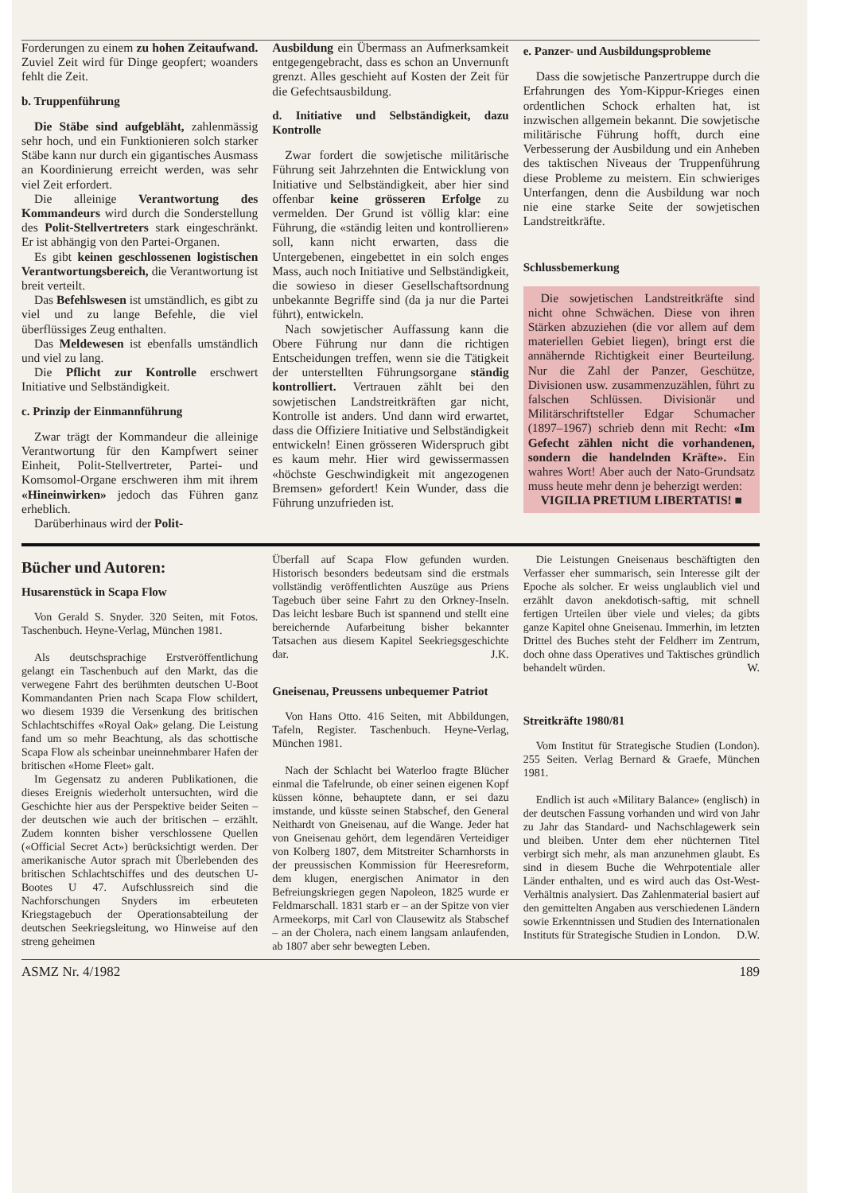Forderungen zu einem zu hohen Zeitaufwand. Zuviel Zeit wird für Dinge geopfert; woanders fehlt die Zeit.
b. Truppenführung
Die Stäbe sind aufgebläht, zahlenmässig sehr hoch, und ein Funktionieren solch starker Stäbe kann nur durch ein gigantisches Ausmass an Koordinierung erreicht werden, was sehr viel Zeit erfordert.
Die alleinige Verantwortung des Kommandeurs wird durch die Sonderstellung des Polit-Stellvertreters stark eingeschränkt. Er ist abhängig von den Partei-Organen.
Es gibt keinen geschlossenen logistischen Verantwortungsbereich, die Verantwortung ist breit verteilt.
Das Befehlswesen ist umständlich, es gibt zu viel und zu lange Befehle, die viel überflüssiges Zeug enthalten.
Das Meldewesen ist ebenfalls umständlich und viel zu lang.
Die Pflicht zur Kontrolle erschwert Initiative und Selbständigkeit.
c. Prinzip der Einmannführung
Zwar trägt der Kommandeur die alleinige Verantwortung für den Kampfwert seiner Einheit, Polit-Stellvertreter, Partei- und Komsomol-Organe erschweren ihm mit ihrem «Hineinwirken» jedoch das Führen ganz erheblich.
Darüberhinaus wird der Polit-
Ausbildung ein Übermass an Aufmerksamkeit entgegengebracht, dass es schon an Unvernunft grenzt. Alles geschieht auf Kosten der Zeit für die Gefechtsausbildung.
d. Initiative und Selbständigkeit, dazu Kontrolle
Zwar fordert die sowjetische militärische Führung seit Jahrzehnten die Entwicklung von Initiative und Selbständigkeit, aber hier sind offenbar keine grösseren Erfolge zu vermelden. Der Grund ist völlig klar: eine Führung, die «ständig leiten und kontrollieren» soll, kann nicht erwarten, dass die Untergebenen, eingebettet in ein solch enges Mass, auch noch Initiative und Selbständigkeit, die sowieso in dieser Gesellschaftsordnung unbekannte Begriffe sind (da ja nur die Partei führt), entwickeln.
Nach sowjetischer Auffassung kann die Obere Führung nur dann die richtigen Entscheidungen treffen, wenn sie die Tätigkeit der unterstellten Führungsorgane ständig kontrolliert. Vertrauen zählt bei den sowjetischen Landstreitkräften gar nicht, Kontrolle ist anders. Und dann wird erwartet, dass die Offiziere Initiative und Selbständigkeit entwickeln! Einen grösseren Widerspruch gibt es kaum mehr. Hier wird gewissermassen «höchste Geschwindigkeit mit angezogenen Bremsen» gefordert! Kein Wunder, dass die Führung unzufrieden ist.
e. Panzer- und Ausbildungsprobleme
Dass die sowjetische Panzertruppe durch die Erfahrungen des Yom-Kippur-Krieges einen ordentlichen Schock erhalten hat, ist inzwischen allgemein bekannt. Die sowjetische militärische Führung hofft, durch eine Verbesserung der Ausbildung und ein Anheben des taktischen Niveaus der Truppenführung diese Probleme zu meistern. Ein schwieriges Unterfangen, denn die Ausbildung war noch nie eine starke Seite der sowjetischen Landstreitkräfte.
Schlussbemerkung
Die sowjetischen Landstreitkräfte sind nicht ohne Schwächen. Diese von ihren Stärken abzuziehen (die vor allem auf dem materiellen Gebiet liegen), bringt erst die annähernde Richtigkeit einer Beurteilung. Nur die Zahl der Panzer, Geschütze, Divisionen usw. zusammenzuzählen, führt zu falschen Schlüssen. Divisionär und Militärschriftsteller Edgar Schumacher (1897–1967) schrieb denn mit Recht: «Im Gefecht zählen nicht die vorhandenen, sondern die handelnden Kräfte». Ein wahres Wort! Aber auch der Nato-Grundsatz muss heute mehr denn je beherzigt werden:
VIGILIA PRETIUM LIBERTATIS! ■
Bücher und Autoren:
Husarenstück in Scapa Flow
Von Gerald S. Snyder. 320 Seiten, mit Fotos. Taschenbuch. Heyne-Verlag, München 1981.
Als deutschsprachige Erstveröffentlichung gelangt ein Taschenbuch auf den Markt, das die verwegene Fahrt des berühmten deutschen U-Boot Kommandanten Prien nach Scapa Flow schildert, wo diesem 1939 die Versenkung des britischen Schlachtschiffes «Royal Oak» gelang. Die Leistung fand um so mehr Beachtung, als das schottische Scapa Flow als scheinbar uneinnehmbarer Hafen der britischen «Home Fleet» galt.
Im Gegensatz zu anderen Publikationen, die dieses Ereignis wiederholt untersuchten, wird die Geschichte hier aus der Perspektive beider Seiten – der deutschen wie auch der britischen – erzählt. Zudem konnten bisher verschlossene Quellen («Official Secret Act») berücksichtigt werden. Der amerikanische Autor sprach mit Überlebenden des britischen Schlachtschiffes und des deutschen U-Bootes U 47. Aufschlussreich sind die Nachforschungen Snyders im erbeuteten Kriegstagebuch der Operationsabteilung der deutschen Seekriegsleitung, wo Hinweise auf den streng geheimen
Überfall auf Scapa Flow gefunden wurden. Historisch besonders bedeutsam sind die erstmals vollständig veröffentlichten Auszüge aus Priens Tagebuch über seine Fahrt zu den Orkney-Inseln. Das leicht lesbare Buch ist spannend und stellt eine bereichernde Aufarbeitung bisher bekannter Tatsachen aus diesem Kapitel Seekriegsgeschichte dar. J.K.
Gneisenau, Preussens unbequemer Patriot
Von Hans Otto. 416 Seiten, mit Abbildungen, Tafeln, Register. Taschenbuch. Heyne-Verlag, München 1981.
Nach der Schlacht bei Waterloo fragte Blücher einmal die Tafelrunde, ob einer seinen eigenen Kopf küssen könne, behauptete dann, er sei dazu imstande, und küsste seinen Stabschef, den General Neithardt von Gneisenau, auf die Wange. Jeder hat von Gneisenau gehört, dem legendären Verteidiger von Kolberg 1807, dem Mitstreiter Scharnhorsts in der preussischen Kommission für Heeresreform, dem klugen, energischen Animator in den Befreiungskriegen gegen Napoleon, 1825 wurde er Feldmarschall. 1831 starb er – an der Spitze von vier Armeekorps, mit Carl von Clausewitz als Stabschef – an der Cholera, nach einem langsam anlaufenden, ab 1807 aber sehr bewegten Leben.
Die Leistungen Gneisenaus beschäftigten den Verfasser eher summarisch, sein Interesse gilt der Epoche als solcher. Er weiss unglaublich viel und erzählt davon anekdotisch-saftig, mit schnell fertigen Urteilen über viele und vieles; da gibts ganze Kapitel ohne Gneisenau. Immerhin, im letzten Drittel des Buches steht der Feldherr im Zentrum, doch ohne dass Operatives und Taktisches gründlich behandelt würden. W.
Streitkräfte 1980/81
Vom Institut für Strategische Studien (London). 255 Seiten. Verlag Bernard & Graefe, München 1981.
Endlich ist auch «Military Balance» (englisch) in der deutschen Fassung vorhanden und wird von Jahr zu Jahr das Standard- und Nachschlagewerk sein und bleiben. Unter dem eher nüchternen Titel verbirgt sich mehr, als man anzunehmen glaubt. Es sind in diesem Buche die Wehrpotentiale aller Länder enthalten, und es wird auch das Ost-West-Verhältnis analysiert. Das Zahlenmaterial basiert auf den gemittelten Angaben aus verschiedenen Ländern sowie Erkenntnissen und Studien des Internationalen Instituts für Strategische Studien in London. D.W.
ASMZ Nr. 4/1982 189